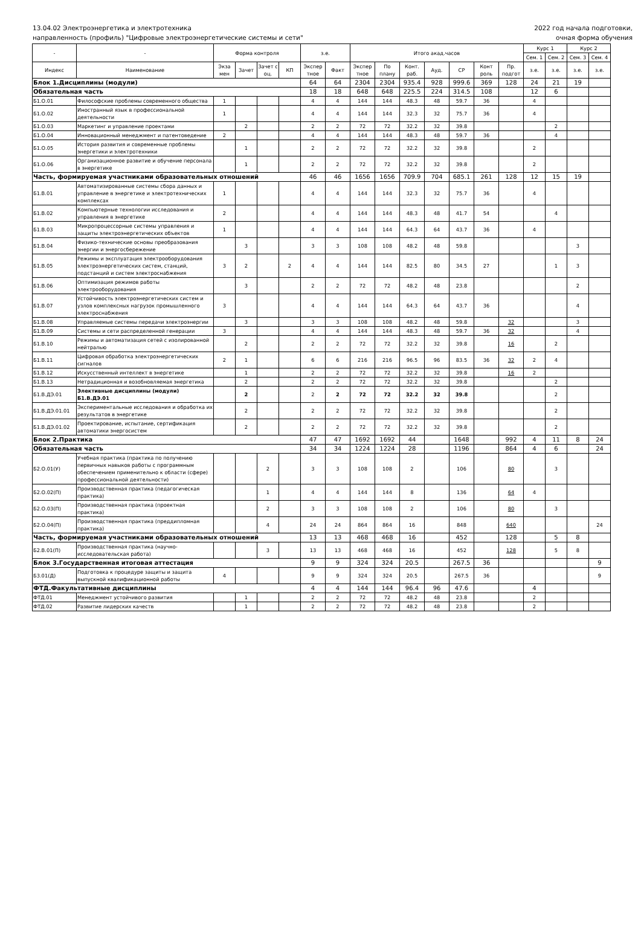13.04.02 Электроэнергетика и электротехника
направленность (профиль) "Цифровые электроэнергетические системы и сети"
2022 год начала подготовки,
очная форма обучения
| - | - | Форма контроля | | | | з.е. | | Итого акад.часов | | | | | | | Курс 1 | | Курс 2 | |
| --- | --- | --- | --- | --- | --- | --- | --- | --- | --- | --- | --- | --- | --- | --- | --- | --- | --- | --- |
| | | | | | | | | | | | | | | | Сем. 1 | Сем. 2 | Сем. 3 | Сем. 4 |
| Индекс | Наименование | Экза мен | Зачет | Зачет с оц. | КП | Экспер тное | Факт | Экспер тное | По плану | Конт. раб. | Ауд. | СР | Конт роль | Пр. подгот | з.е. | з.е. | з.е. | з.е. |
| Блок 1.Дисциплины (модули) | | | | | | 64 | 64 | 2304 | 2304 | 935.4 | 928 | 999.6 | 369 | 128 | 24 | 21 | 19 | |
| Обязательная часть | | | | | | 18 | 18 | 648 | 648 | 225.5 | 224 | 314.5 | 108 | | 12 | 6 | | |
| Б1.О.01 | Философские проблемы современного общества | 1 | | | | 4 | 4 | 144 | 144 | 48.3 | 48 | 59.7 | 36 | | 4 | | | |
| Б1.О.02 | Иностранный язык в профессиональной деятельности | 1 | | | | 4 | 4 | 144 | 144 | 32.3 | 32 | 75.7 | 36 | | 4 | | | |
| Б1.О.03 | Маркетинг и управление проектами | | 2 | | | 2 | 2 | 72 | 72 | 32.2 | 32 | 39.8 | | | | 2 | | |
| Б1.О.04 | Инновационный менеджмент и патентоведение | 2 | | | | 4 | 4 | 144 | 144 | 48.3 | 48 | 59.7 | 36 | | | 4 | | |
| Б1.О.05 | История развития и современные проблемы энергетики и электротехники | | 1 | | | 2 | 2 | 72 | 72 | 32.2 | 32 | 39.8 | | | 2 | | | |
| Б1.О.06 | Организационное развитие и обучение персонала в энергетике | | 1 | | | 2 | 2 | 72 | 72 | 32.2 | 32 | 39.8 | | | 2 | | | |
| Часть, формируемая участниками образовательных отношений | | | | | | 46 | 46 | 1656 | 1656 | 709.9 | 704 | 685.1 | 261 | 128 | 12 | 15 | 19 | |
| Б1.В.01 | Автоматизированные системы сбора данных и управление в энергетике и электротехнических комплексах | 1 | | | | 4 | 4 | 144 | 144 | 32.3 | 32 | 75.7 | 36 | | 4 | | | |
| Б1.В.02 | Компьютерные технологии исследования и управления в энергетике | 2 | | | | 4 | 4 | 144 | 144 | 48.3 | 48 | 41.7 | 54 | | | 4 | | |
| Б1.В.03 | Микропроцессорные системы управления и защиты электроэнергетических объектов | 1 | | | | 4 | 4 | 144 | 144 | 64.3 | 64 | 43.7 | 36 | | 4 | | | |
| Б1.В.04 | Физико-технические основы преобразования энергии и энергосбережение | | 3 | | | 3 | 3 | 108 | 108 | 48.2 | 48 | 59.8 | | | | | 3 | |
| Б1.В.05 | Режимы и эксплуатация электрооборудования электроэнергетических систем, станций, подстанций и систем электроснабжения | 3 | 2 | | 2 | 4 | 4 | 144 | 144 | 82.5 | 80 | 34.5 | 27 | | | 1 | 3 | |
| Б1.В.06 | Оптимизация режимов работы электрооборудования | | 3 | | | 2 | 2 | 72 | 72 | 48.2 | 48 | 23.8 | | | | | 2 | |
| Б1.В.07 | Устойчивость электроэнергетических систем и узлов комплексных нагрузок промышленного электроснабжения | 3 | | | | 4 | 4 | 144 | 144 | 64.3 | 64 | 43.7 | 36 | | | | 4 | |
| Б1.В.08 | Управляемые системы передачи электроэнергии | | 3 | | | 3 | 3 | 108 | 108 | 48.2 | 48 | 59.8 | | 32 | | | 3 | |
| Б1.В.09 | Системы и сети распределенной генерации | 3 | | | | 4 | 4 | 144 | 144 | 48.3 | 48 | 59.7 | 36 | 32 | | | 4 | |
| Б1.В.10 | Режимы и автоматизация сетей с изолированной нейтралью | | 2 | | | 2 | 2 | 72 | 72 | 32.2 | 32 | 39.8 | | 16 | | 2 | | |
| Б1.В.11 | Цифровая обработка электроэнергетических сигналов | 2 | 1 | | | 6 | 6 | 216 | 216 | 96.5 | 96 | 83.5 | 36 | 32 | 2 | 4 | | |
| Б1.В.12 | Искусственный интеллект в энергетике | | 1 | | | 2 | 2 | 72 | 72 | 32.2 | 32 | 39.8 | | 16 | 2 | | | |
| Б1.В.13 | Нетрадиционная и возобновляемая энергетика | | 2 | | | 2 | 2 | 72 | 72 | 32.2 | 32 | 39.8 | | | | 2 | | |
| Б1.В.ДЭ.01 | Элективные дисциплины (модули) Б1.В.ДЭ.01 | | 2 | | | 2 | 2 | 72 | 72 | 32.2 | 32 | 39.8 | | | | 2 | | |
| Б1.В.ДЭ.01.01 | Экспериментальные исследования и обработка их результатов в энергетике | | 2 | | | 2 | 2 | 72 | 72 | 32.2 | 32 | 39.8 | | | | 2 | | |
| Б1.В.ДЭ.01.02 | Проектирование, испытание, сертификация автоматики энергосистем | | 2 | | | 2 | 2 | 72 | 72 | 32.2 | 32 | 39.8 | | | | 2 | | |
| Блок 2.Практика | | | | | | 47 | 47 | 1692 | 1692 | 44 | | 1648 | | 992 | 4 | 11 | 8 | 24 |
| Обязательная часть | | | | | | 34 | 34 | 1224 | 1224 | 28 | | 1196 | | 864 | 4 | 6 | | 24 |
| Б2.О.01(У) | Учебная практика (практика по получению первичных навыков работы с программным обеспечением применительно к области (сфере) профессиональной деятельности) | | | 2 | | 3 | 3 | 108 | 108 | 2 | | 106 | | 80 | | 3 | | |
| Б2.О.02(П) | Производственная практика (педагогическая практика) | | | 1 | | 4 | 4 | 144 | 144 | 8 | | 136 | | 64 | 4 | | | |
| Б2.О.03(П) | Производственная практика (проектная практика) | | | 2 | | 3 | 3 | 108 | 108 | 2 | | 106 | | 80 | | 3 | | |
| Б2.О.04(П) | Производственная практика (преддипломная практика) | | | 4 | | 24 | 24 | 864 | 864 | 16 | | 848 | | 640 | | | | 24 |
| Часть, формируемая участниками образовательных отношений | | | | | | 13 | 13 | 468 | 468 | 16 | | 452 | | 128 | | 5 | 8 | |
| Б2.В.01(П) | Производственная практика (научно-исследовательская работа) | | | 3 | | 13 | 13 | 468 | 468 | 16 | | 452 | | 128 | | 5 | 8 | |
| Блок 3.Государственная итоговая аттестация | | | | | | 9 | 9 | 324 | 324 | 20.5 | | 267.5 | 36 | | | | | 9 |
| Б3.01(Д) | Подготовка к процедуре защиты и защита выпускной квалификационной работы | 4 | | | | 9 | 9 | 324 | 324 | 20.5 | | 267.5 | 36 | | | | | 9 |
| ФТД.Факультативные дисциплины | | | | | | 4 | 4 | 144 | 144 | 96.4 | 96 | 47.6 | | | 4 | | | |
| ФТД.01 | Менеджмент устойчивого развития | | 1 | | | 2 | 2 | 72 | 72 | 48.2 | 48 | 23.8 | | | 2 | | | |
| ФТД.02 | Развитие лидерских качеств | | 1 | | | 2 | 2 | 72 | 72 | 48.2 | 48 | 23.8 | | | 2 | | | |